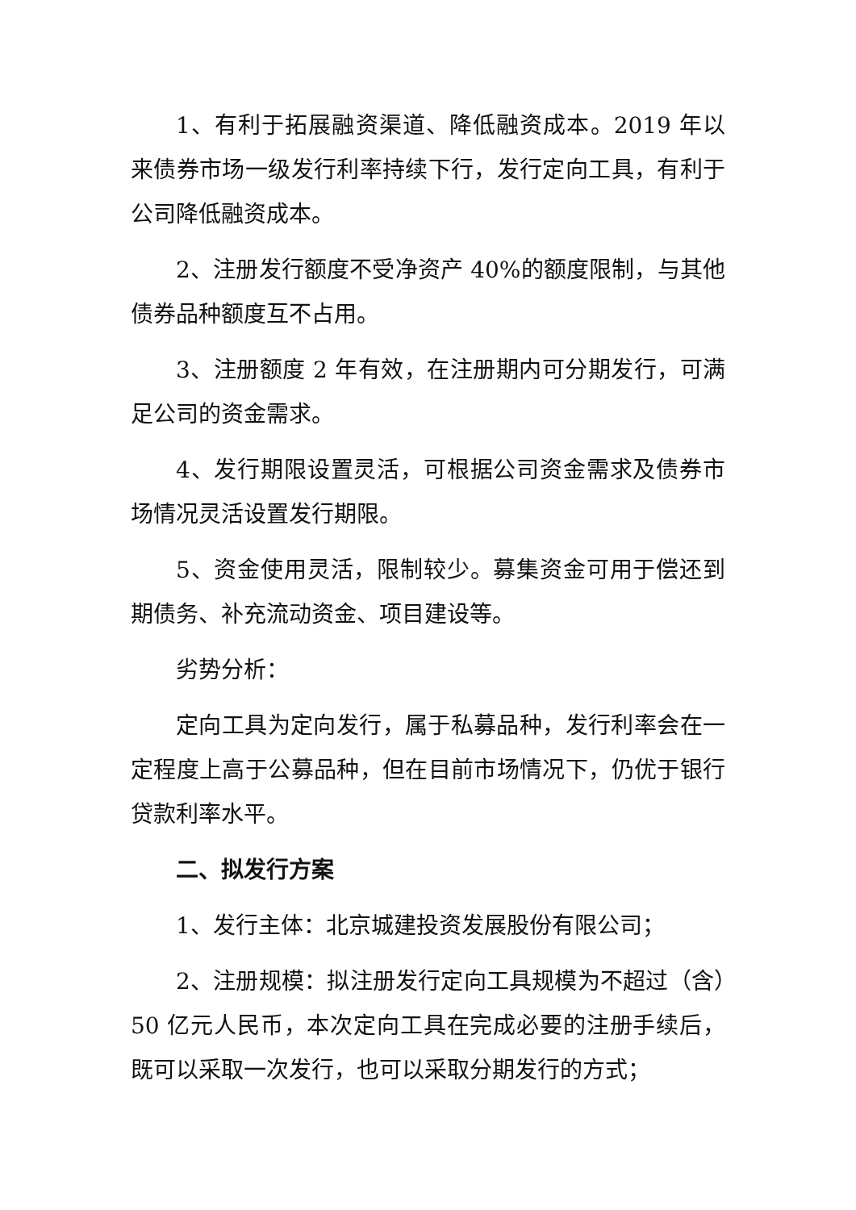1、有利于拓展融资渠道、降低融资成本。2019 年以来债券市场一级发行利率持续下行，发行定向工具，有利于公司降低融资成本。
2、注册发行额度不受净资产 40%的额度限制，与其他债券品种额度互不占用。
3、注册额度 2 年有效，在注册期内可分期发行，可满足公司的资金需求。
4、发行期限设置灵活，可根据公司资金需求及债券市场情况灵活设置发行期限。
5、资金使用灵活，限制较少。募集资金可用于偿还到期债务、补充流动资金、项目建设等。
劣势分析：
定向工具为定向发行，属于私募品种，发行利率会在一定程度上高于公募品种，但在目前市场情况下，仍优于银行贷款利率水平。
二、拟发行方案
1、发行主体：北京城建投资发展股份有限公司；
2、注册规模：拟注册发行定向工具规模为不超过（含）50 亿元人民币，本次定向工具在完成必要的注册手续后，既可以采取一次发行，也可以采取分期发行的方式；